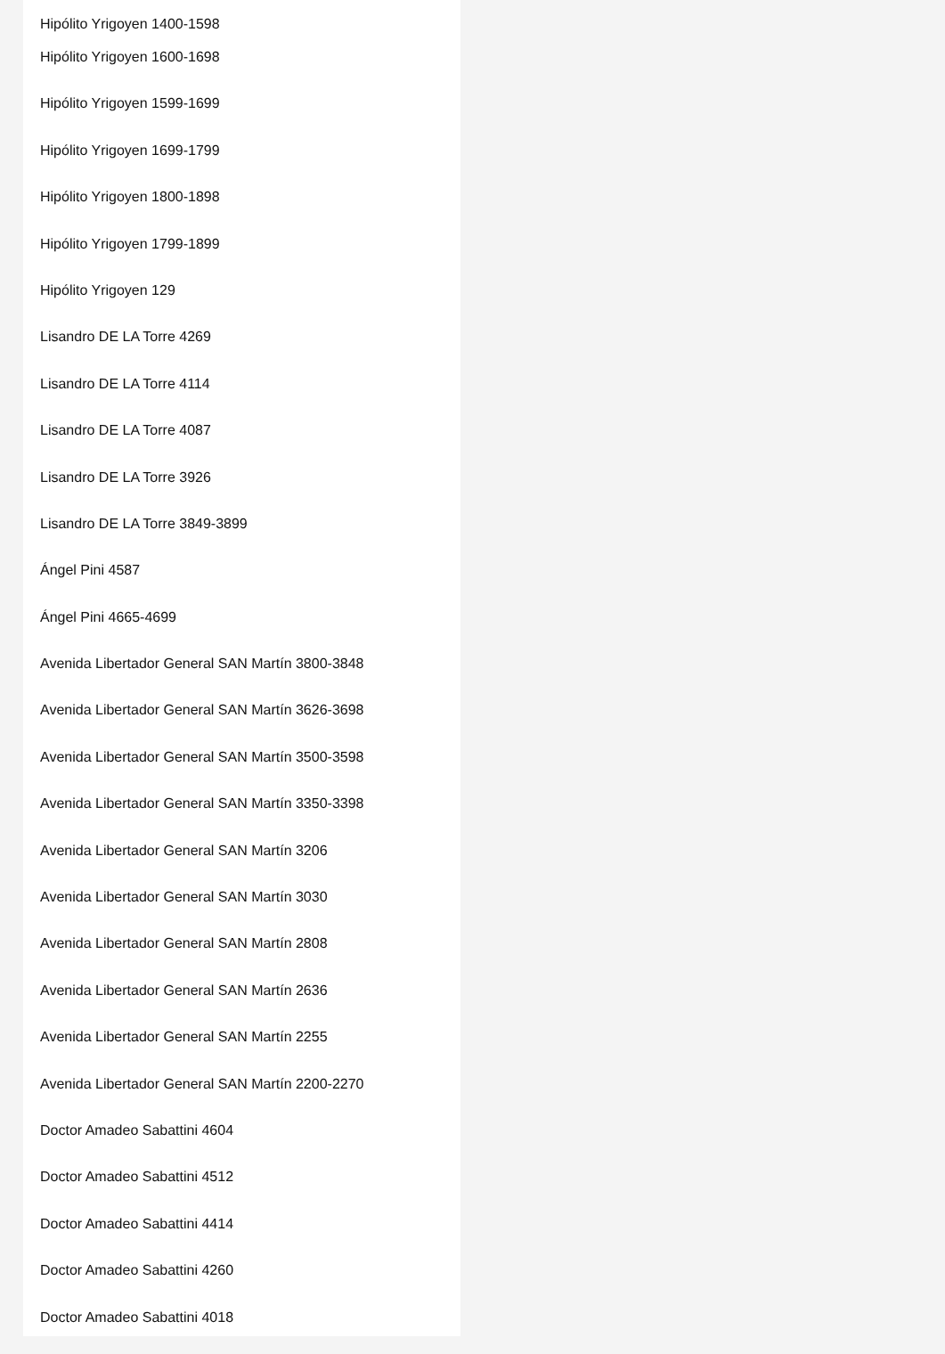Hipólito Yrigoyen 1400-1598
Hipólito Yrigoyen 1600-1698
Hipólito Yrigoyen 1599-1699
Hipólito Yrigoyen 1699-1799
Hipólito Yrigoyen 1800-1898
Hipólito Yrigoyen 1799-1899
Hipólito Yrigoyen 129
Lisandro DE LA Torre 4269
Lisandro DE LA Torre 4114
Lisandro DE LA Torre 4087
Lisandro DE LA Torre 3926
Lisandro DE LA Torre 3849-3899
Ángel Pini 4587
Ángel Pini 4665-4699
Avenida Libertador General SAN Martín 3800-3848
Avenida Libertador General SAN Martín 3626-3698
Avenida Libertador General SAN Martín 3500-3598
Avenida Libertador General SAN Martín 3350-3398
Avenida Libertador General SAN Martín 3206
Avenida Libertador General SAN Martín 3030
Avenida Libertador General SAN Martín 2808
Avenida Libertador General SAN Martín 2636
Avenida Libertador General SAN Martín 2255
Avenida Libertador General SAN Martín 2200-2270
Doctor Amadeo Sabattini 4604
Doctor Amadeo Sabattini 4512
Doctor Amadeo Sabattini 4414
Doctor Amadeo Sabattini 4260
Doctor Amadeo Sabattini 4018